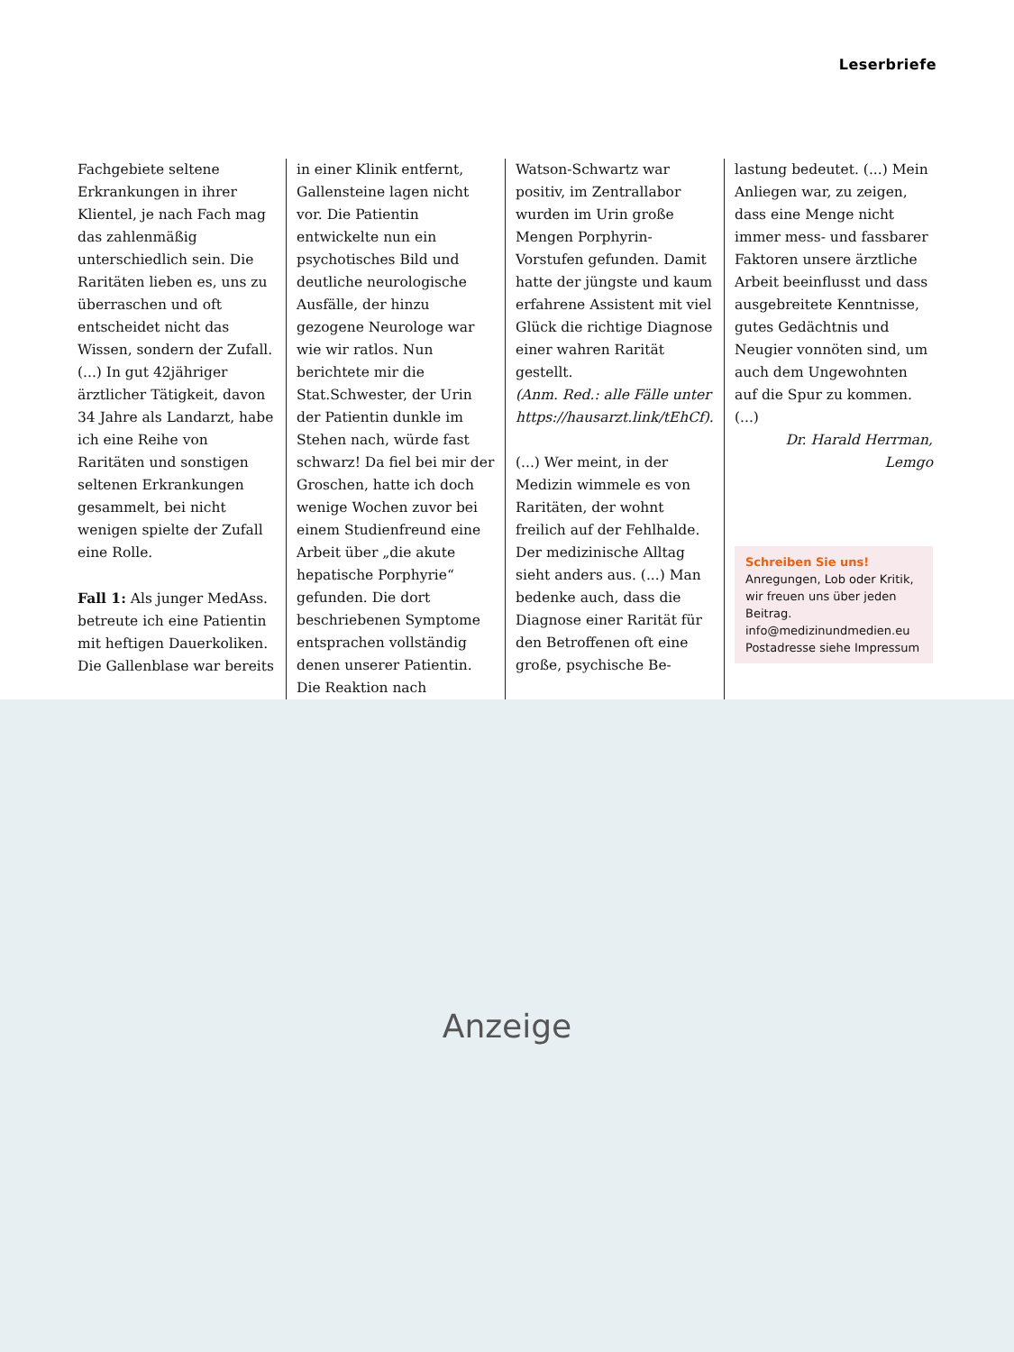Leserbriefe
Fachgebiete seltene Erkrankungen in ihrer Klientel, je nach Fach mag das zahlenmäßig unterschiedlich sein. Die Raritäten lieben es, uns zu überraschen und oft entscheidet nicht das Wissen, sondern der Zufall. (...) In gut 42jähriger ärztlicher Tätigkeit, davon 34 Jahre als Landarzt, habe ich eine Reihe von Raritäten und sonstigen seltenen Erkrankungen gesammelt, bei nicht wenigen spielte der Zufall eine Rolle.
Fall 1: Als junger MedAss. betreute ich eine Patientin mit heftigen Dauerkoliken. Die Gallenblase war bereits
in einer Klinik entfernt, Gallensteine lagen nicht vor. Die Patientin entwickelte nun ein psychotisches Bild und deutliche neurologische Ausfälle, der hinzu gezogene Neurologe war wie wir ratlos. Nun berichtete mir die Stat.Schwester, der Urin der Patientin dunkle im Stehen nach, würde fast schwarz! Da fiel bei mir der Groschen, hatte ich doch wenige Wochen zuvor bei einem Studienfreund eine Arbeit über „die akute hepatische Porphyrie“ gefunden. Die dort beschriebenen Symptome entsprachen vollständig denen unserer Patientin. Die Reaktion nach
Watson-Schwartz war positiv, im Zentrallabor wurden im Urin große Mengen Porphyrin-Vorstufen gefunden. Damit hatte der jüngste und kaum erfahrene Assistent mit viel Glück die richtige Diagnose einer wahren Rarität gestellt.
(Anm. Red.: alle Fälle unter https://hausarzt.link/tEhCf).
(...) Wer meint, in der Medizin wimmele es von Raritäten, der wohnt freilich auf der Fehlhalde. Der medizinische Alltag sieht anders aus. (...) Man bedenke auch, dass die Diagnose einer Rarität für den Betroffenen oft eine große, psychische Be-
lastung bedeutet. (...) Mein Anliegen war, zu zeigen, dass eine Menge nicht immer mess- und fassbarer Faktoren unsere ärztliche Arbeit beeinflusst und dass ausgebreitete Kenntnisse, gutes Gedächtnis und Neugier vonnöten sind, um auch dem Ungewohnten auf die Spur zu kommen. (...)
Dr. Harald Herrman,
Lemgo
Schreiben Sie uns! Anregungen, Lob oder Kritik, wir freuen uns über jeden Beitrag. info@medizinundmedien.eu Postadresse siehe Impressum
Anzeige